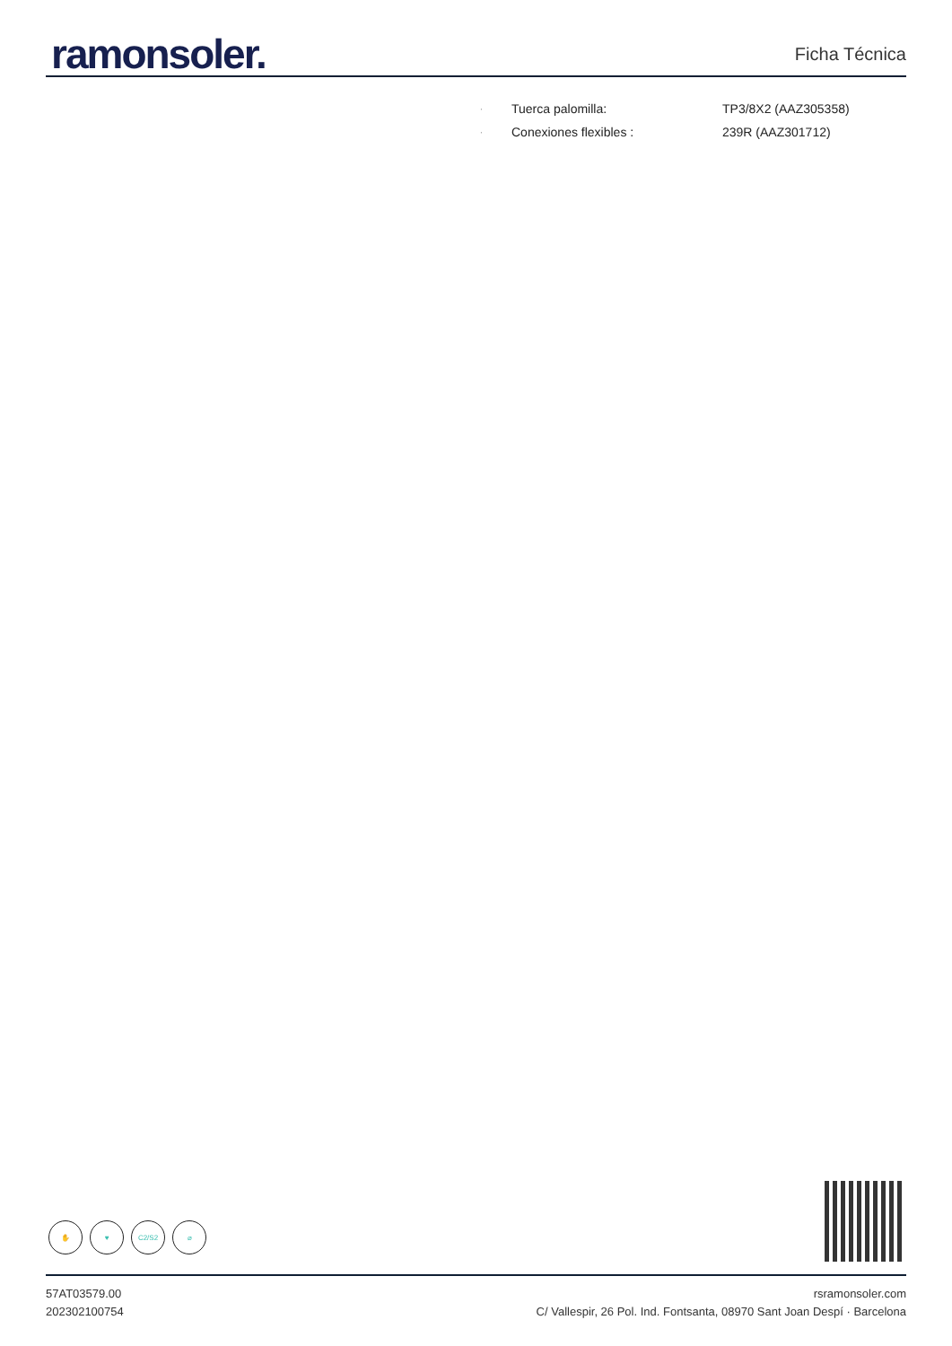ramonsoler.
Ficha Técnica
· Tuerca palomilla: TP3/8X2 (AAZ305358)
· Conexiones flexibles : 239R (AAZ301712)
✋ ♥ C2/S2 ⌀
57AT03579.00
202302100754
rsramonsoler.com
C/ Vallespir, 26 Pol. Ind. Fontsanta, 08970 Sant Joan Despí · Barcelona